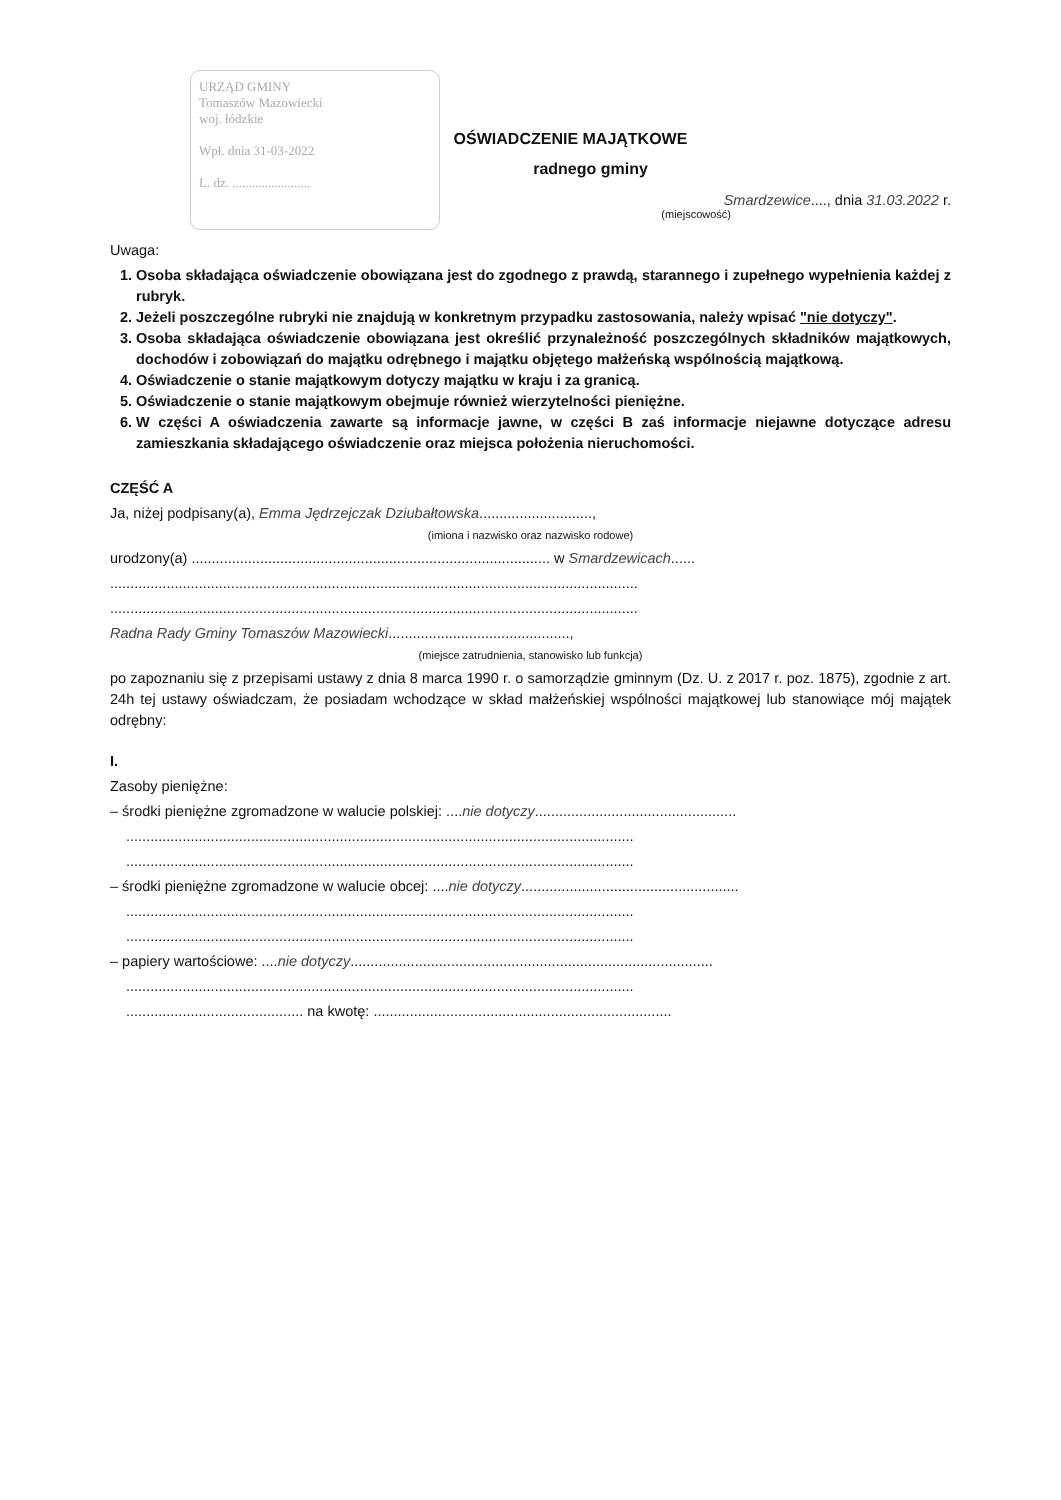URZĄD GMINY
Tomaszów Mazowiecki
woj. łódzkie
Wpł. dnia 31-03-2022
L. dz. ........................
OŚWIADCZENIE MAJĄTKOWE
radnego gminy
Smardzewice...., dnia 31.03.2022 r.
(miejscowość)
Uwaga:
1. Osoba składająca oświadczenie obowiązana jest do zgodnego z prawdą, starannego i zupełnego wypełnienia każdej z rubryk.
2. Jeżeli poszczególne rubryki nie znajdują w konkretnym przypadku zastosowania, należy wpisać "nie dotyczy".
3. Osoba składająca oświadczenie obowiązana jest określić przynależność poszczególnych składników majątkowych, dochodów i zobowiązań do majątku odrębnego i majątku objętego małżeńską wspólnością majątkową.
4. Oświadczenie o stanie majątkowym dotyczy majątku w kraju i za granicą.
5. Oświadczenie o stanie majątkowym obejmuje również wierzytelności pieniężne.
6. W części A oświadczenia zawarte są informacje jawne, w części B zaś informacje niejawne dotyczące adresu zamieszkania składającego oświadczenie oraz miejsca położenia nieruchomości.
CZĘŚĆ A
Ja, niżej podpisany(a), Emma Jędrzejczak Dziubałtowska............................,
(imiona i nazwisko oraz nazwisko rodowe)
urodzony(a) ......................................................................................... w Smardzewicach......
...................................................................................................................................
...................................................................................................................................
Radna Rady Gminy Tomaszów Mazowiecki.............................................,
(miejsce zatrudnienia, stanowisko lub funkcja)
po zapoznaniu się z przepisami ustawy z dnia 8 marca 1990 r. o samorządzie gminnym (Dz. U. z 2017 r. poz. 1875), zgodnie z art. 24h tej ustawy oświadczam, że posiadam wchodzące w skład małżeńskiej wspólności majątkowej lub stanowiące mój majątek odrębny:
I.
Zasoby pieniężne:
– środki pieniężne zgromadzone w walucie polskiej: ....nie dotyczy..................................................
..............................................................................................................................
..............................................................................................................................
– środki pieniężne zgromadzone w walucie obcej: ....nie dotyczy......................................................
..............................................................................................................................
..............................................................................................................................
– papiery wartościowe: ....nie dotyczy..........................................................................................
..............................................................................................................................
............................................ na kwotę: ..........................................................................